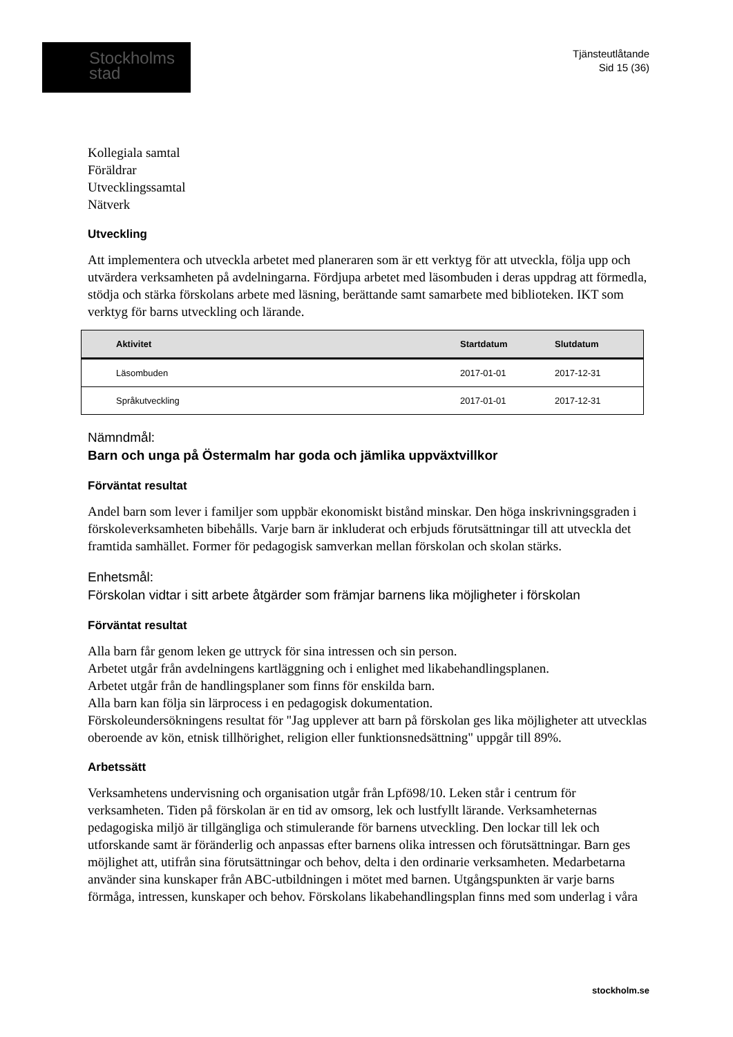Stockholms
stad
Tjänsteutlåtande
Sid 15 (36)
Kollegiala samtal
Föräldrar
Utvecklingssamtal
Nätverk
Utveckling
Att implementera och utveckla arbetet med planeraren som är ett verktyg för att utveckla, följa upp och utvärdera verksamheten på avdelningarna. Fördjupa arbetet med läsombuden i deras uppdrag att förmedla, stödja och stärka förskolans arbete med läsning, berättande samt samarbete med biblioteken. IKT som verktyg för barns utveckling och lärande.
| | Aktivitet | Startdatum | Slutdatum |
| --- | --- | --- | --- |
| | Läsombuden | 2017-01-01 | 2017-12-31 |
| | Språkutveckling | 2017-01-01 | 2017-12-31 |
Nämndmål:
Barn och unga på Östermalm har goda och jämlika uppväxtvillkor
Förväntat resultat
Andel barn som lever i familjer som uppbär ekonomiskt bistånd minskar. Den höga inskrivningsgraden i förskoleverksamheten bibehålls. Varje barn är inkluderat och erbjuds förutsättningar till att utveckla det framtida samhället. Former för pedagogisk samverkan mellan förskolan och skolan stärks.
Enhetsmål:
Förskolan vidtar i sitt arbete åtgärder som främjar barnens lika möjligheter i förskolan
Förväntat resultat
Alla barn får genom leken ge uttryck för sina intressen och sin person.
Arbetet utgår från avdelningens kartläggning och i enlighet med likabehandlingsplanen.
Arbetet utgår från de handlingsplaner som finns för enskilda barn.
Alla barn kan följa sin lärprocess i en pedagogisk dokumentation.
Förskoleundersökningens resultat för "Jag upplever att barn på förskolan ges lika möjligheter att utvecklas oberoende av kön, etnisk tillhörighet, religion eller funktionsnedsättning" uppgår till 89%.
Arbetssätt
Verksamhetens undervisning och organisation utgår från Lpfö98/10. Leken står i centrum för verksamheten. Tiden på förskolan är en tid av omsorg, lek och lustfyllt lärande. Verksamheternas pedagogiska miljö är tillgängliga och stimulerande för barnens utveckling. Den lockar till lek och utforskande samt är föränderlig och anpassas efter barnens olika intressen och förutsättningar. Barn ges möjlighet att, utifrån sina förutsättningar och behov, delta i den ordinarie verksamheten. Medarbetarna använder sina kunskaper från ABC-utbildningen i mötet med barnen. Utgångspunkten är varje barns förmåga, intressen, kunskaper och behov. Förskolans likabehandlingsplan finns med som underlag i våra
stockholm.se